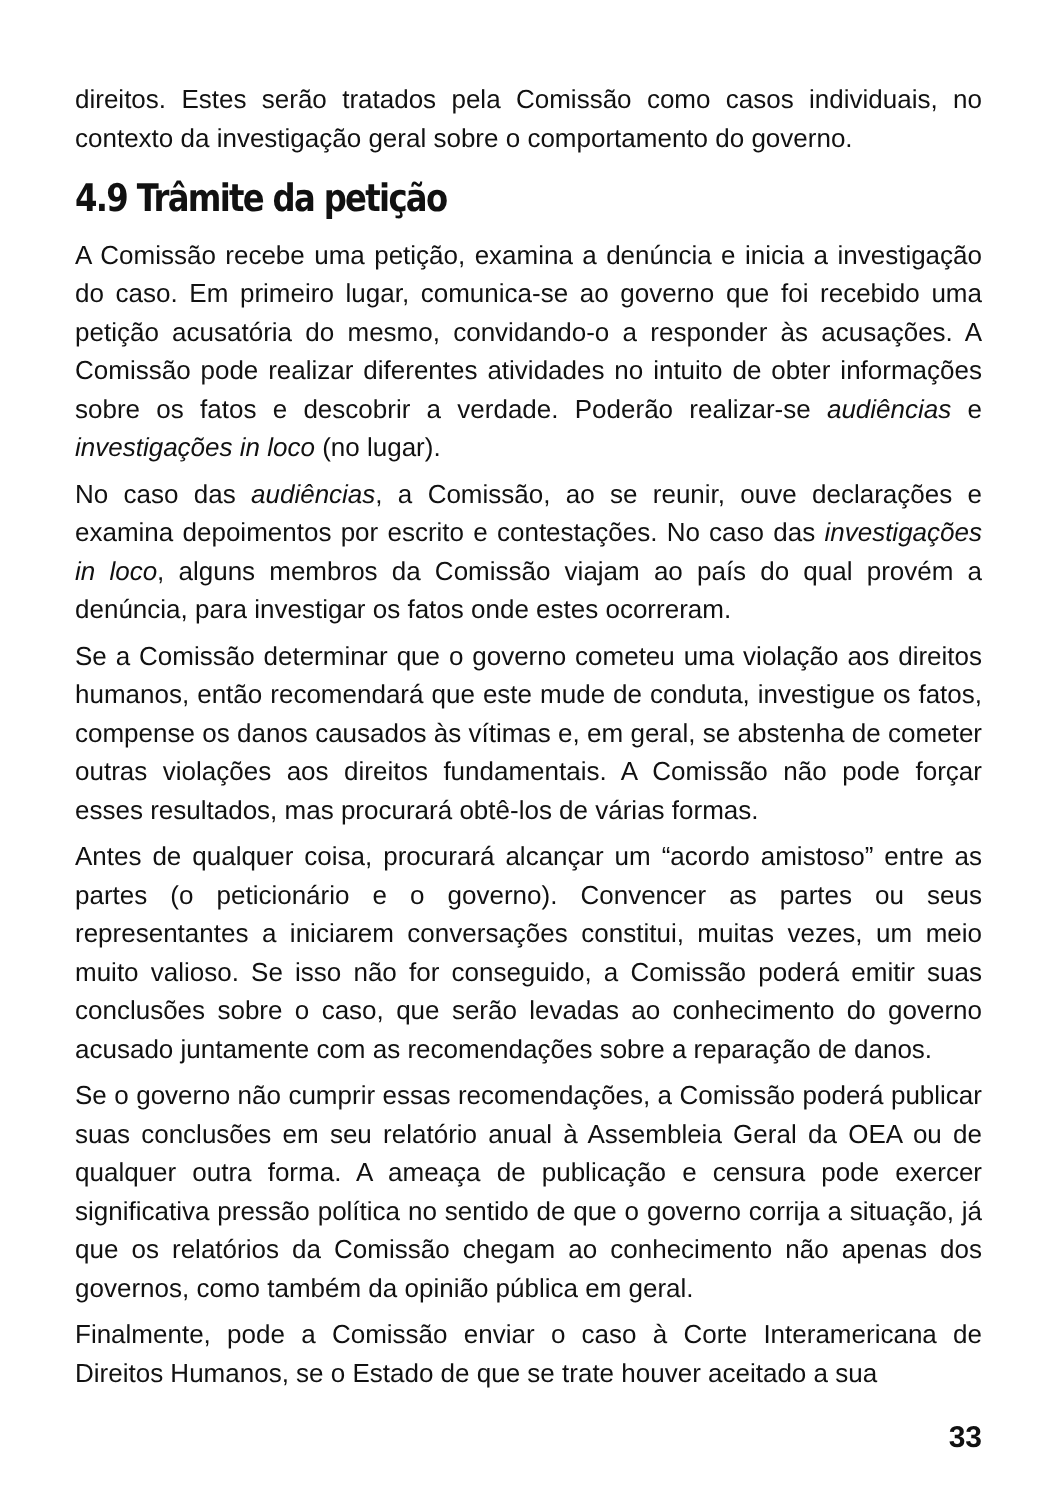direitos. Estes serão tratados pela Comissão como casos individuais, no contexto da investigação geral sobre o comportamento do governo.
4.9 Trâmite da petição
A Comissão recebe uma petição, examina a denúncia e inicia a investigação do caso. Em primeiro lugar, comunica-se ao governo que foi recebido uma petição acusatória do mesmo, convidando-o a responder às acusações. A Comissão pode realizar diferentes atividades no intuito de obter informações sobre os fatos e descobrir a verdade. Poderão realizar-se audiências e investigações in loco (no lugar).
No caso das audiências, a Comissão, ao se reunir, ouve declarações e examina depoimentos por escrito e contestações. No caso das investigações in loco, alguns membros da Comissão viajam ao país do qual provém a denúncia, para investigar os fatos onde estes ocorreram.
Se a Comissão determinar que o governo cometeu uma violação aos direitos humanos, então recomendará que este mude de conduta, investigue os fatos, compense os danos causados às vítimas e, em geral, se abstenha de cometer outras violações aos direitos fundamentais. A Comissão não pode forçar esses resultados, mas procurará obtê-los de várias formas.
Antes de qualquer coisa, procurará alcançar um “acordo amistoso” entre as partes (o peticionário e o governo). Convencer as partes ou seus representantes a iniciarem conversações constitui, muitas vezes, um meio muito valioso. Se isso não for conseguido, a Comissão poderá emitir suas conclusões sobre o caso, que serão levadas ao conhecimento do governo acusado juntamente com as recomendações sobre a reparação de danos.
Se o governo não cumprir essas recomendações, a Comissão poderá publicar suas conclusões em seu relatório anual à Assembleia Geral da OEA ou de qualquer outra forma. A ameaça de publicação e censura pode exercer significativa pressão política no sentido de que o governo corrija a situação, já que os relatórios da Comissão chegam ao conhecimento não apenas dos governos, como também da opinião pública em geral.
Finalmente, pode a Comissão enviar o caso à Corte Interamericana de Direitos Humanos, se o Estado de que se trate houver aceitado a sua
33